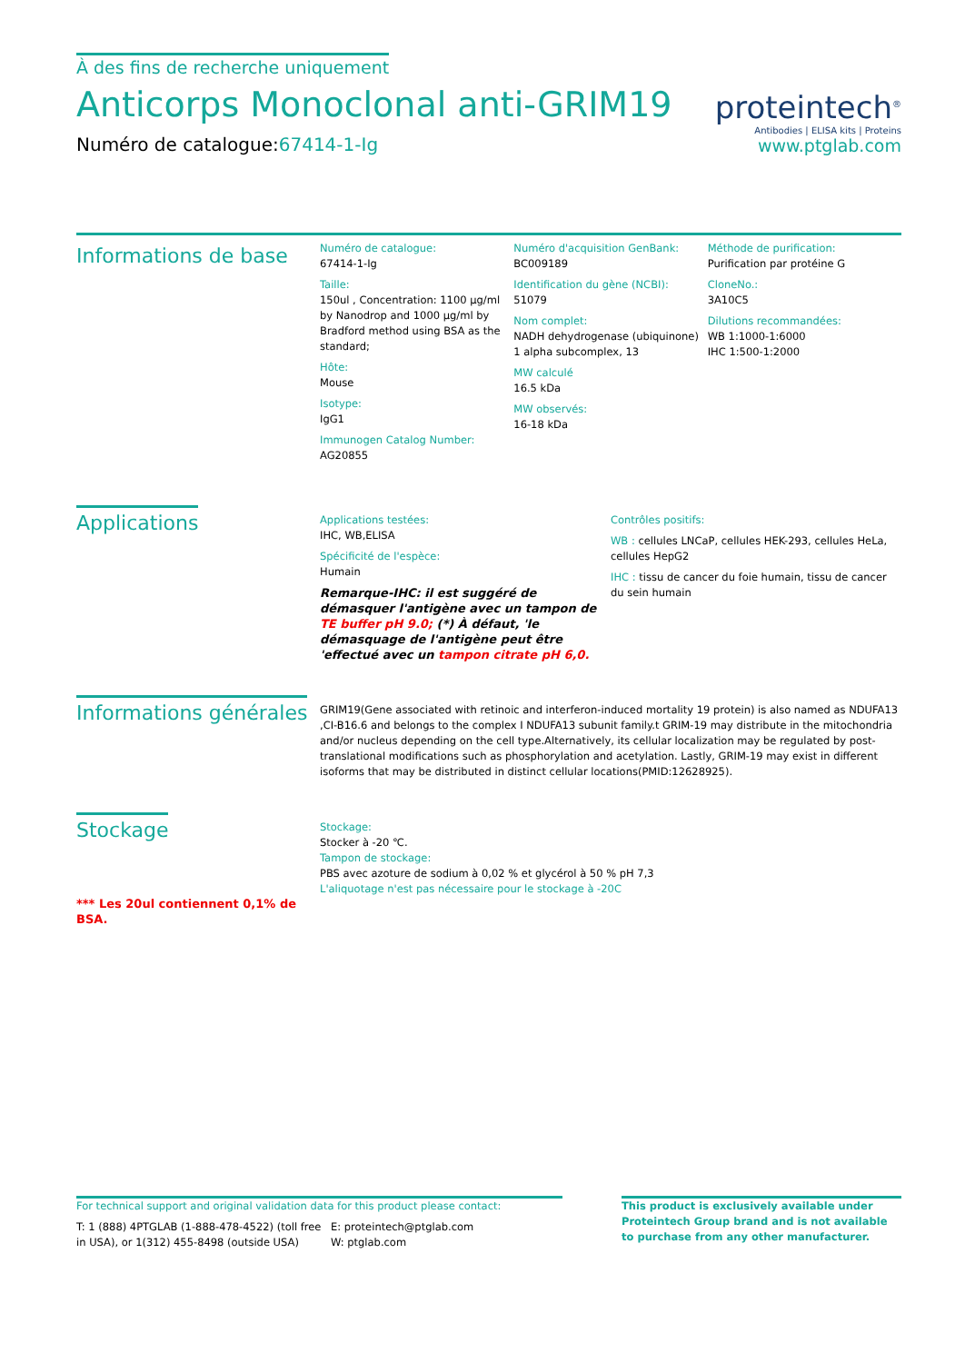À des fins de recherche uniquement
Anticorps Monoclonal anti-GRIM19
Numéro de catalogue:67414-1-Ig
proteintech<sup>®</sup>
Antibodies | ELISA kits | Proteins
www.ptglab.com
Informations de base
Numéro de catalogue:
67414-1-Ig
Taille:
150ul , Concentration: 1100 μg/ml by Nanodrop and 1000 μg/ml by Bradford method using BSA as the standard;
Hôte:
Mouse
Isotype:
IgG1
Immunogen Catalog Number:
AG20855
Numéro d'acquisition GenBank:
BC009189
Identification du gène (NCBI):
51079
Nom complet:
NADH dehydrogenase (ubiquinone) 1 alpha subcomplex, 13
MW calculé
16.5 kDa
MW observés:
16-18 kDa
Méthode de purification:
Purification par protéine G
CloneNo.:
3A10C5
Dilutions recommandées:
WB 1:1000-1:6000
IHC 1:500-1:2000
Applications
Applications testées:
IHC, WB,ELISA
Spécificité de l'espèce:
Humain
Remarque-IHC: il est suggéré de démasquer l'antigène avec un tampon de TE buffer pH 9.0; (*) À défaut, 'le démasquage de l'antigène peut être 'effectué avec un tampon citrate pH 6,0.
Contrôles positifs:
WB : cellules LNCaP, cellules HEK-293, cellules HeLa, cellules HepG2
IHC : tissu de cancer du foie humain, tissu de cancer du sein humain
Informations générales
GRIM19(Gene associated with retinoic and interferon-induced mortality 19 protein) is also named as NDUFA13 ,CI-B16.6 and belongs to the complex I NDUFA13 subunit family.t GRIM-19 may distribute in the mitochondria and/or nucleus depending on the cell type.Alternatively, its cellular localization may be regulated by post-translational modifications such as phosphorylation and acetylation. Lastly, GRIM-19 may exist in different isoforms that may be distributed in distinct cellular locations(PMID:12628925).
Stockage
*** Les 20ul contiennent 0,1% de BSA.
Stockage:
Stocker à -20 ℃.
Tampon de stockage:
PBS avec azoture de sodium à 0,02 % et glycérol à 50 % pH 7,3
L'aliquotage n'est pas nécessaire pour le stockage à -20C
For technical support and original validation data for this product please contact:
T: 1 (888) 4PTGLAB (1-888-478-4522) (toll free in USA), or 1(312) 455-8498 (outside USA)
E: proteintech@ptglab.com
W: ptglab.com
This product is exclusively available under Proteintech Group brand and is not available to purchase from any other manufacturer.